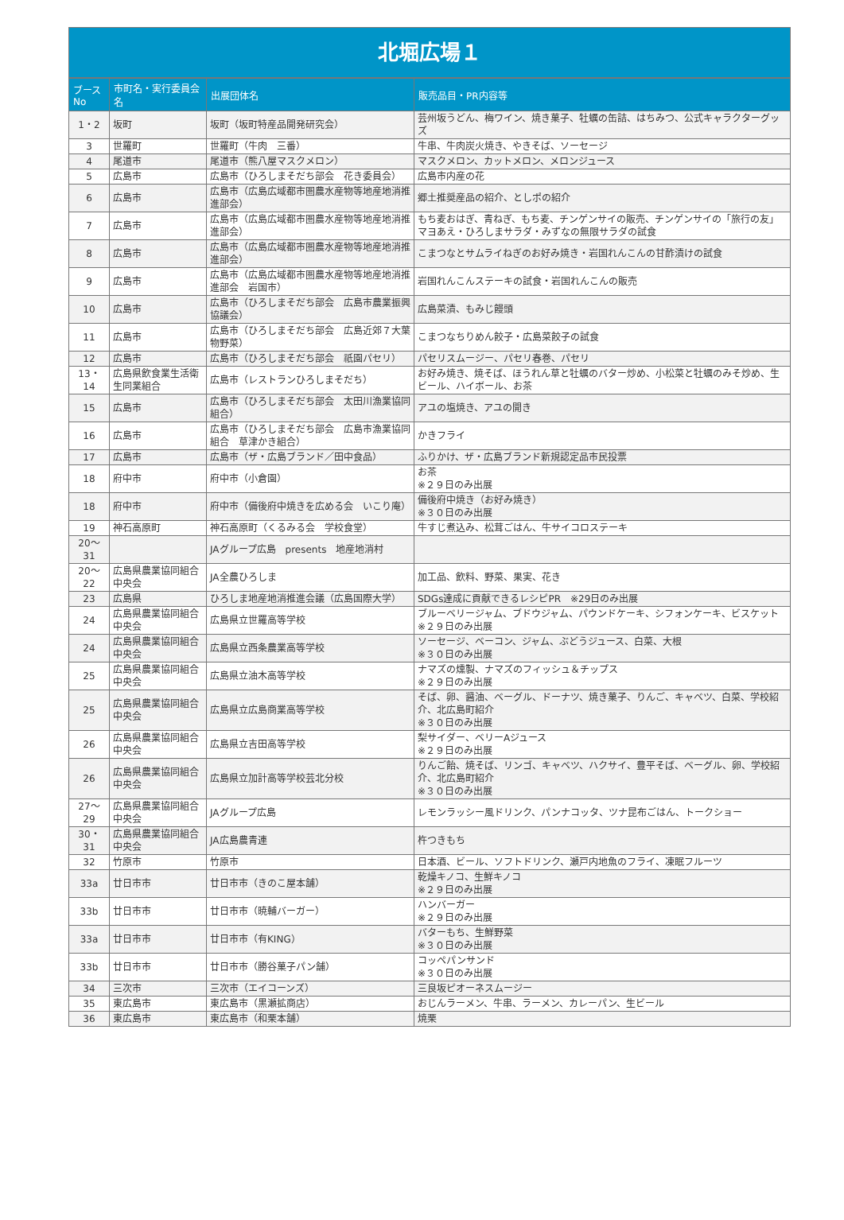北堀広場１
| ブース No | 市町名・実行委員会名 | 出展団体名 | 販売品目・PR内容等 |
| --- | --- | --- | --- |
| 1・2 | 坂町 | 坂町（坂町特産品開発研究会） | 芸州坂うどん、梅ワイン、焼き菓子、牡蠣の缶詰、はちみつ、公式キャラクターグッズ |
| 3 | 世羅町 | 世羅町（牛肉 三番） | 牛串、牛肉炭火焼き、やきそば、ソーセージ |
| 4 | 尾道市 | 尾道市（熊八屋マスクメロン） | マスクメロン、カットメロン、メロンジュース |
| 5 | 広島市 | 広島市（ひろしまそだち部会 花き委員会） | 広島市内産の花 |
| 6 | 広島市 | 広島市（広島広域都市圏農水産物等地産地消推進部会） | 郷土推奨産品の紹介、としポの紹介 |
| 7 | 広島市 | 広島市（広島広域都市圏農水産物等地産地消推進部会） | もち麦おはぎ、青ねぎ、もち麦、チンゲンサイの販売、チンゲンサイの「旅行の友」マヨあえ・ひろしまサラダ・みずなの無限サラダの試食 |
| 8 | 広島市 | 広島市（広島広域都市圏農水産物等地産地消推進部会） | こまつなとサムライねぎのお好み焼き・岩国れんこんの甘酢漬けの試食 |
| 9 | 広島市 | 広島市（広島広域都市圏農水産物等地産地消推進部会 岩国市） | 岩国れんこんステーキの試食・岩国れんこんの販売 |
| 10 | 広島市 | 広島市（ひろしまそだち部会 広島市農業振興協議会） | 広島菜漬、もみじ饅頭 |
| 11 | 広島市 | 広島市（ひろしまそだち部会 広島近郊７大葉物野菜） | こまつなちりめん餃子・広島菜餃子の試食 |
| 12 | 広島市 | 広島市（ひろしまそだち部会 祇園パセリ） | パセリスムージー、パセリ春巻、パセリ |
| 13・14 | 広島県飲食業生活衛生同業組合 | 広島市（レストランひろしまそだち） | お好み焼き、焼そば、ほうれん草と牡蠣のバター炒め、小松菜と牡蠣のみそ炒め、生ビール、ハイボール、お茶 |
| 15 | 広島市 | 広島市（ひろしまそだち部会 太田川漁業協同組合） | アユの塩焼き、アユの開き |
| 16 | 広島市 | 広島市（ひろしまそだち部会 広島市漁業協同組合 草津かき組合） | かきフライ |
| 17 | 広島市 | 広島市（ザ・広島ブランド／田中食品） | ふりかけ、ザ・広島ブランド新規認定品市民投票 |
| 18 | 府中市 | 府中市（小倉園） | お茶 ※２９日のみ出展 |
| 18 | 府中市 | 府中市（備後府中焼きを広める会 いこり庵） | 備後府中焼き（お好み焼き） ※３０日のみ出展 |
| 19 | 神石高原町 | 神石高原町（くるみる会 学校食堂） | 牛すじ煮込み、松茸ごはん、牛サイコロステーキ |
| 20～31 | | JAグループ広島 presents 地産地消村 | |
| 20～22 | 広島県農業協同組合中央会 | JA全農ひろしま | 加工品、飲料、野菜、果実、花き |
| 23 | 広島県 | ひろしま地産地消推進会議（広島国際大学） | SDGs達成に貢献できるレシピPR ※29日のみ出展 |
| 24 | 広島県農業協同組合中央会 | 広島県立世羅高等学校 | ブルーベリージャム、ブドウジャム、パウンドケーキ、シフォンケーキ、ビスケット ※２９日のみ出展 |
| 24 | 広島県農業協同組合中央会 | 広島県立西条農業高等学校 | ソーセージ、ベーコン、ジャム、ぶどうジュース、白菜、大根 ※３０日のみ出展 |
| 25 | 広島県農業協同組合中央会 | 広島県立油木高等学校 | ナマズの燻製、ナマズのフィッシュ＆チップス ※２９日のみ出展 |
| 25 | 広島県農業協同組合中央会 | 広島県立広島商業高等学校 | そば、卵、醤油、ベーグル、ドーナツ、焼き菓子、りんご、キャベツ、白菜、学校紹介、北広島町紹介 ※３０日のみ出展 |
| 26 | 広島県農業協同組合中央会 | 広島県立吉田高等学校 | 梨サイダー、ベリーAジュース ※２９日のみ出展 |
| 26 | 広島県農業協同組合中央会 | 広島県立加計高等学校芸北分校 | りんご飴、焼そば、リンゴ、キャベツ、ハクサイ、豊平そば、ベーグル、卵、学校紹介、北広島町紹介 ※３０日のみ出展 |
| 27～29 | 広島県農業協同組合中央会 | JAグループ広島 | レモンラッシー風ドリンク、パンナコッタ、ツナ昆布ごはん、トークショー |
| 30・31 | 広島県農業協同組合中央会 | JA広島農青連 | 杵つきもち |
| 32 | 竹原市 | 竹原市 | 日本酒、ビール、ソフトドリンク、瀬戸内地魚のフライ、凍眠フルーツ |
| 33a | 廿日市市 | 廿日市市（きのこ屋本舗） | 乾燥キノコ、生鮮キノコ ※２９日のみ出展 |
| 33b | 廿日市市 | 廿日市市（暁輔バーガー） | ハンバーガー ※２９日のみ出展 |
| 33a | 廿日市市 | 廿日市市（有KING） | バターもち、生鮮野菜 ※３０日のみ出展 |
| 33b | 廿日市市 | 廿日市市（勝谷菓子パン舗） | コッペパンサンド ※３０日のみ出展 |
| 34 | 三次市 | 三次市（エイコーンズ） | 三良坂ピオーネスムージー |
| 35 | 東広島市 | 東広島市（黒瀬拡商店） | おじんラーメン、牛串、ラーメン、カレーパン、生ビール |
| 36 | 東広島市 | 東広島市（和栗本舗） | 焼栗 |